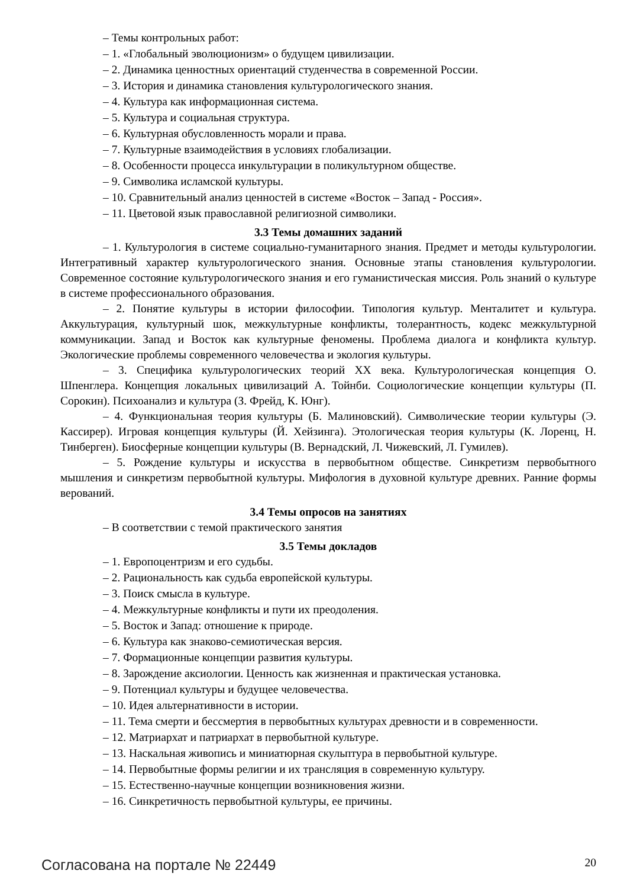– Темы контрольных работ:
– 1. «Глобальный эволюционизм» о будущем цивилизации.
– 2. Динамика ценностных ориентаций студенчества в современной России.
– 3. История и динамика становления культурологического знания.
– 4. Культура как информационная система.
– 5. Культура и социальная структура.
– 6. Культурная обусловленность морали и права.
– 7. Культурные взаимодействия в условиях глобализации.
– 8. Особенности процесса инкультурации в поликультурном обществе.
– 9. Символика исламской культуры.
– 10. Сравнительный анализ ценностей в системе «Восток – Запад - Россия».
– 11. Цветовой язык православной религиозной символики.
3.3 Темы домашних заданий
– 1. Культурология в системе социально-гуманитарного знания. Предмет и методы культурологии. Интегративный характер культурологического знания. Основные этапы становления культурологии. Современное состояние культурологического знания и его гуманистическая миссия. Роль знаний о культуре в системе профессионального образования.
– 2. Понятие культуры в истории философии. Типология культур. Менталитет и культура. Аккультурация, культурный шок, межкультурные конфликты, толерантность, кодекс межкультурной коммуникации. Запад и Восток как культурные феномены. Проблема диалога и конфликта культур. Экологические проблемы современного человечества и экология культуры.
– 3. Специфика культурологических теорий XX века. Культурологическая концепция О. Шпенглера. Концепция локальных цивилизаций А. Тойнби. Социологические концепции культуры (П. Сорокин). Психоанализ и культура (З. Фрейд, К. Юнг).
– 4. Функциональная теория культуры (Б. Малиновский). Символические теории культуры (Э. Кассирер). Игровая концепция культуры (Й. Хейзинга). Этологическая теория культуры (К. Лоренц, Н. Тинберген). Биосферные концепции культуры (В. Вернадский, Л. Чижевский, Л. Гумилев).
– 5. Рождение культуры и искусства в первобытном обществе. Синкретизм первобытного мышления и синкретизм первобытной культуры. Мифология в духовной культуре древних. Ранние формы верований.
3.4 Темы опросов на занятиях
– В соответствии с темой практического занятия
3.5 Темы докладов
– 1. Европоцентризм и его судьбы.
– 2. Рациональность как судьба европейской культуры.
– 3. Поиск смысла в культуре.
– 4. Межкультурные конфликты и пути их преодоления.
– 5. Восток и Запад: отношение к природе.
– 6. Культура как знаково-семиотическая версия.
– 7. Формационные концепции развития культуры.
– 8. Зарождение аксиологии. Ценность как жизненная и практическая установка.
– 9. Потенциал культуры и будущее человечества.
– 10. Идея альтернативности в истории.
– 11. Тема смерти и бессмертия в первобытных культурах древности и в современности.
– 12. Матриархат и патриархат в первобытной культуре.
– 13. Наскальная живопись и миниатюрная скульптура в первобытной культуре.
– 14. Первобытные формы религии и их трансляция в современную культуру.
– 15. Естественно-научные концепции возникновения жизни.
– 16. Синкретичность первобытной культуры, ее причины.
Согласована на портале № 22449 20